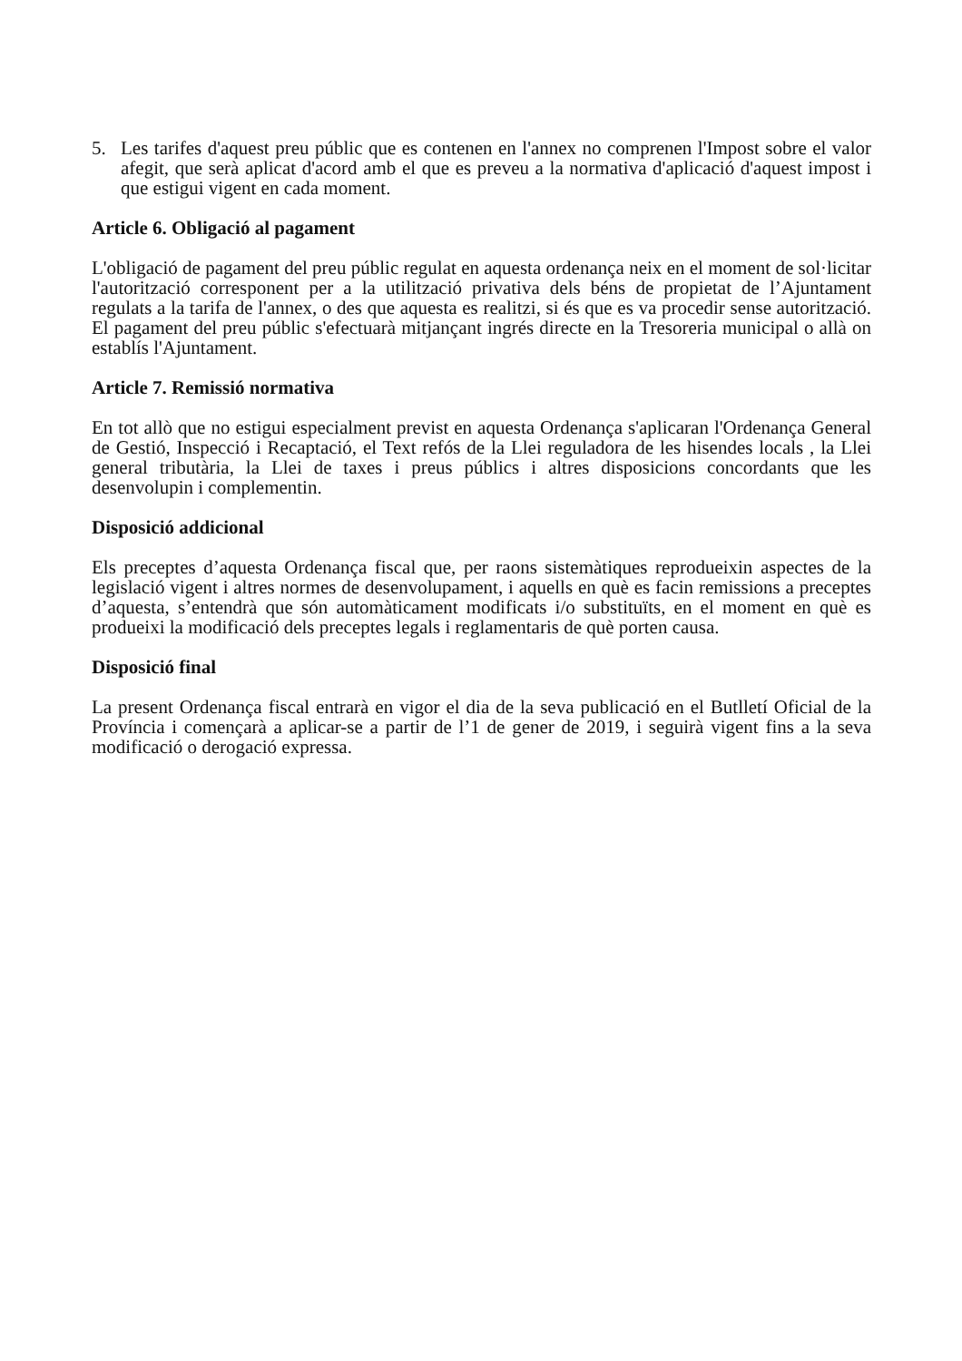5. Les tarifes d'aquest preu públic que es contenen en l'annex no comprenen l'Impost sobre el valor afegit, que serà aplicat d'acord amb el que es preveu a la normativa d'aplicació d'aquest impost i que estigui vigent en cada moment.
Article 6. Obligació al pagament
L'obligació de pagament del preu públic regulat en aquesta ordenança neix en el moment de sol·licitar l'autorització corresponent per a la utilització privativa dels béns de propietat de l’Ajuntament regulats a la tarifa de l'annex, o des que aquesta es realitzi, si és que es va procedir sense autorització. El pagament del preu públic s'efectuarà mitjançant ingrés directe en la Tresoreria municipal o allà on establís l'Ajuntament.
Article 7. Remissió normativa
En tot allò que no estigui especialment previst en aquesta Ordenança s'aplicaran l'Ordenança General de Gestió, Inspecció i Recaptació, el Text refós de la Llei reguladora de les hisendes locals , la Llei general tributària, la Llei de taxes i preus públics i altres disposicions concordants que les desenvolupin i complementin.
Disposició addicional
Els preceptes d’aquesta Ordenança fiscal que, per raons sistemàtiques reprodueixin aspectes de la legislació vigent i altres normes de desenvolupament, i aquells en què es facin remissions a preceptes d’aquesta, s’entendrà que són automàticament modificats i/o substituïts, en el moment en què es produeixi la modificació dels preceptes legals i reglamentaris de què porten causa.
Disposició final
La present Ordenança fiscal entrarà en vigor el dia de la seva publicació en el Butlletí Oficial de la Província i començarà a aplicar-se a partir de l’1 de gener de 2019, i seguirà vigent fins a la seva modificació o derogació expressa.